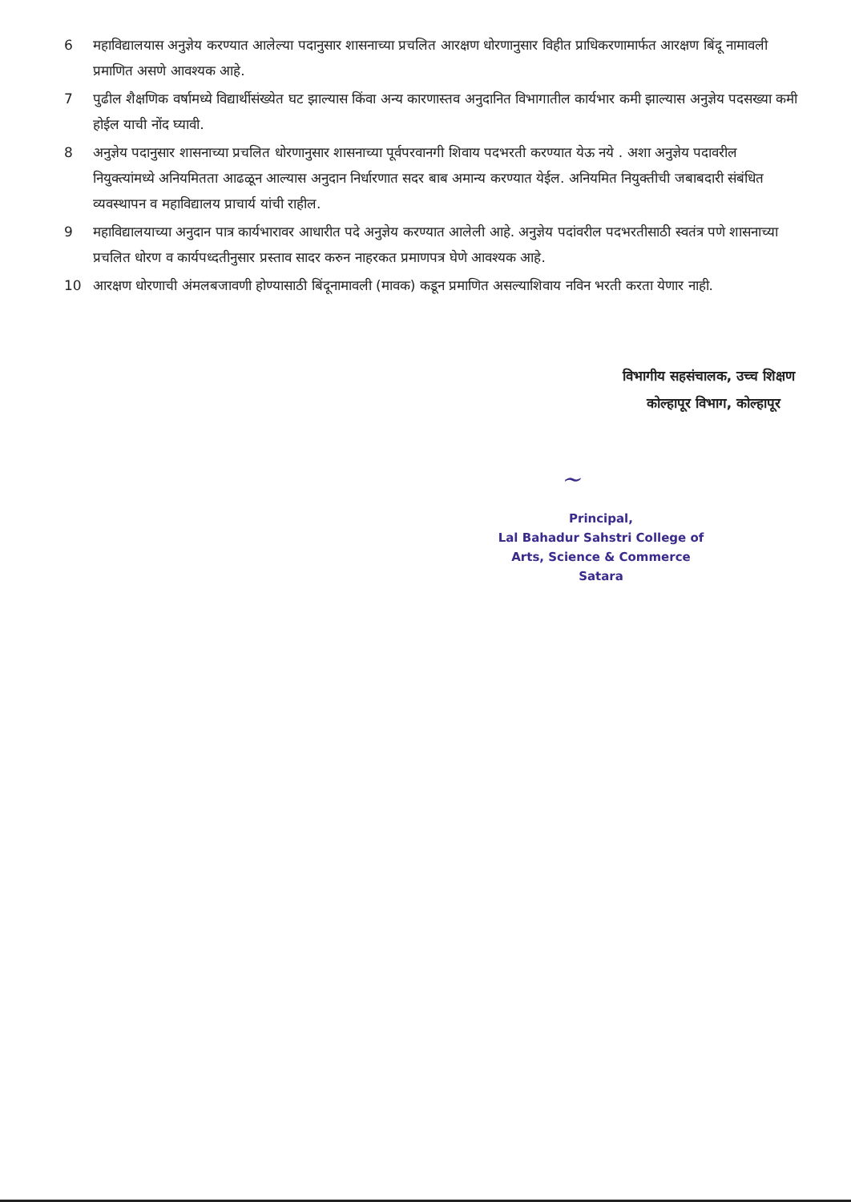6 महाविद्यालयास अनुज्ञेय करण्यात आलेल्या पदानुसार शासनाच्या प्रचलित आरक्षण धोरणानुसार विहीत प्राधिकरणामार्फत आरक्षण बिंदू नामावली प्रमाणित असणे आवश्यक आहे.
7 पुढील शैक्षणिक वर्षामध्ये विद्यार्थीसंख्येत घट झाल्यास किंवा अन्य कारणास्तव अनुदानित विभागातील कार्यभार कमी झाल्यास अनुज्ञेय पदसख्या कमी होईल याची नोंद घ्यावी.
8 अनुज्ञेय पदानुसार शासनाच्या प्रचलित धोरणानुसार शासनाच्या पूर्वपरवानगी शिवाय पदभरती करण्यात येऊ नये . अशा अनुज्ञेय पदावरील नियुक्त्यांमध्ये अनियमितता आढळून आल्यास अनुदान निर्धारणात सदर बाब अमान्य करण्यात येईल. अनियमित नियुक्तीची जबाबदारी संबंधित व्यवस्थापन व महाविद्यालय प्राचार्य यांची राहील.
9 महाविद्यालयाच्या अनुदान पात्र कार्यभारावर आधारीत पदे अनुज्ञेय करण्यात आलेली आहे. अनुज्ञेय पदांवरील पदभरतीसाठी स्वतंत्र पणे शासनाच्या प्रचलित धोरण व कार्यपध्दतीनुसार प्रस्ताव सादर करुन नाहरकत प्रमाणपत्र घेणे आवश्यक आहे.
10 आरक्षण धोरणाची अंमलबजावणी होण्यासाठी बिंदूनामावली (मावक) कडून प्रमाणित असल्याशिवाय नविन भरती करता येणार नाही.
विभागीय सहसंचालक, उच्च शिक्षण
कोल्हापूर विभाग, कोल्हापूर
~
Principal,
Lal Bahadur Sahstri College of
Arts, Science & Commerce
Satara